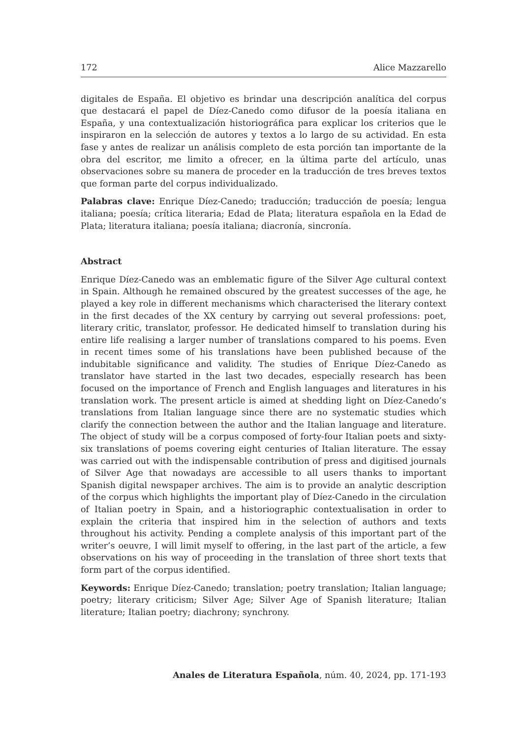172 Alice Mazzarello
digitales de España. El objetivo es brindar una descripción analítica del corpus que destacará el papel de Díez-Canedo como difusor de la poesía italiana en España, y una contextualización historiográfica para explicar los criterios que le inspiraron en la selección de autores y textos a lo largo de su actividad. En esta fase y antes de realizar un análisis completo de esta porción tan importante de la obra del escritor, me limito a ofrecer, en la última parte del artículo, unas observaciones sobre su manera de proceder en la traducción de tres breves textos que forman parte del corpus individualizado.
Palabras clave: Enrique Díez-Canedo; traducción; traducción de poesía; lengua italiana; poesía; crítica literaria; Edad de Plata; literatura española en la Edad de Plata; literatura italiana; poesía italiana; diacronía, sincronía.
Abstract
Enrique Díez-Canedo was an emblematic figure of the Silver Age cultural context in Spain. Although he remained obscured by the greatest successes of the age, he played a key role in different mechanisms which characterised the literary context in the first decades of the XX century by carrying out several professions: poet, literary critic, translator, professor. He dedicated himself to translation during his entire life realising a larger number of translations compared to his poems. Even in recent times some of his translations have been published because of the indubitable significance and validity. The studies of Enrique Díez-Canedo as translator have started in the last two decades, especially research has been focused on the importance of French and English languages and literatures in his translation work. The present article is aimed at shedding light on Díez-Canedo’s translations from Italian language since there are no systematic studies which clarify the connection between the author and the Italian language and literature. The object of study will be a corpus composed of forty-four Italian poets and sixty-six translations of poems covering eight centuries of Italian literature. The essay was carried out with the indispensable contribution of press and digitised journals of Silver Age that nowadays are accessible to all users thanks to important Spanish digital newspaper archives. The aim is to provide an analytic description of the corpus which highlights the important play of Díez-Canedo in the circulation of Italian poetry in Spain, and a historiographic contextualisation in order to explain the criteria that inspired him in the selection of authors and texts throughout his activity. Pending a complete analysis of this important part of the writer’s oeuvre, I will limit myself to offering, in the last part of the article, a few observations on his way of proceeding in the translation of three short texts that form part of the corpus identified.
Keywords: Enrique Díez-Canedo; translation; poetry translation; Italian language; poetry; literary criticism; Silver Age; Silver Age of Spanish literature; Italian literature; Italian poetry; diachrony; synchrony.
Anales de Literatura Española, núm. 40, 2024, pp. 171-193